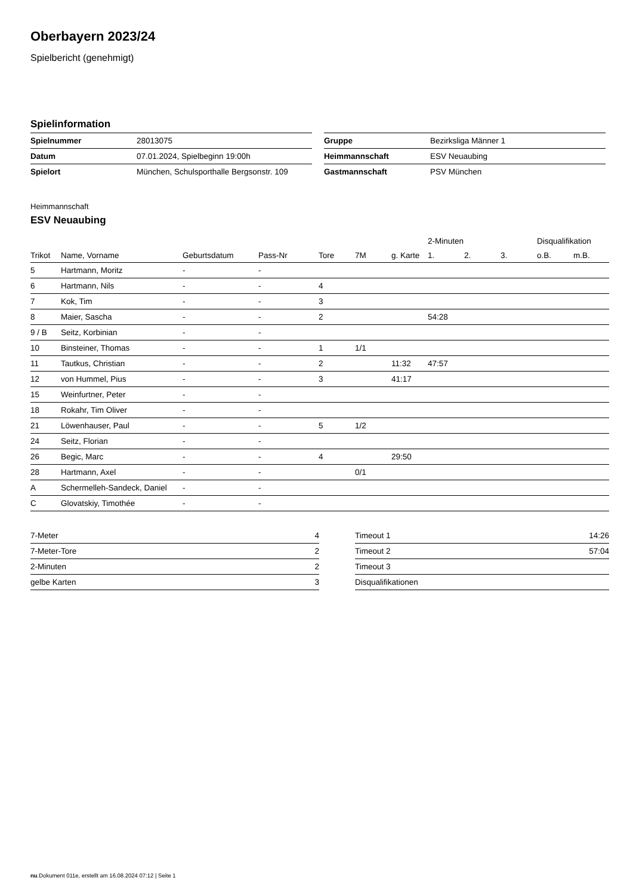Oberbayern 2023/24
Spielbericht (genehmigt)
Spielinformation
| Spielnummer | 28013075 |
| Datum | 07.01.2024, Spielbeginn 19:00h |
| Spielort | München, Schulsporthalle Bergsonstr. 109 |
| Gruppe | Bezirksliga Männer 1 |
| Heimmannschaft | ESV Neuaubing |
| Gastmannschaft | PSV München |
Heimmannschaft
ESV Neuaubing
| | | | | | | | 2-Minuten | | | Disqualifikation | |
| --- | --- | --- | --- | --- | --- | --- | --- | --- | --- | --- | --- |
| Trikot | Name, Vorname | Geburtsdatum | Pass-Nr | Tore | 7M | g. Karte | 1. | 2. | 3. | o.B. | m.B. |
| 5 | Hartmann, Moritz | - | - | | | | | | | | |
| 6 | Hartmann, Nils | - | - | 4 | | | | | | | |
| 7 | Kok, Tim | - | - | 3 | | | | | | | |
| 8 | Maier, Sascha | - | - | 2 | | | 54:28 | | | | |
| 9 / B | Seitz, Korbinian | - | - | | | | | | | | |
| 10 | Binsteiner, Thomas | - | - | 1 | 1/1 | | | | | | |
| 11 | Tautkus, Christian | - | - | 2 | | 11:32 | 47:57 | | | | |
| 12 | von Hummel, Pius | - | - | 3 | | 41:17 | | | | | |
| 15 | Weinfurtner, Peter | - | - | | | | | | | | |
| 18 | Rokahr, Tim Oliver | - | - | | | | | | | | |
| 21 | Löwenhauser, Paul | - | - | 5 | 1/2 | | | | | | |
| 24 | Seitz, Florian | - | - | | | | | | | | |
| 26 | Begic, Marc | - | - | 4 | | 29:50 | | | | | |
| 28 | Hartmann, Axel | - | - | | 0/1 | | | | | | |
| A | Schermelleh-Sandeck, Daniel | - | - | | | | | | | | |
| C | Glovatskiy, Timothée | - | - | | | | | | | | |
| 7-Meter | 4 |
| 7-Meter-Tore | 2 |
| 2-Minuten | 2 |
| gelbe Karten | 3 |
| Timeout 1 | 14:26 |
| Timeout 2 | 57:04 |
| Timeout 3 | |
| Disqualifikationen | |
nu.Dokument 011e, erstellt am 16.08.2024 07:12 | Seite 1